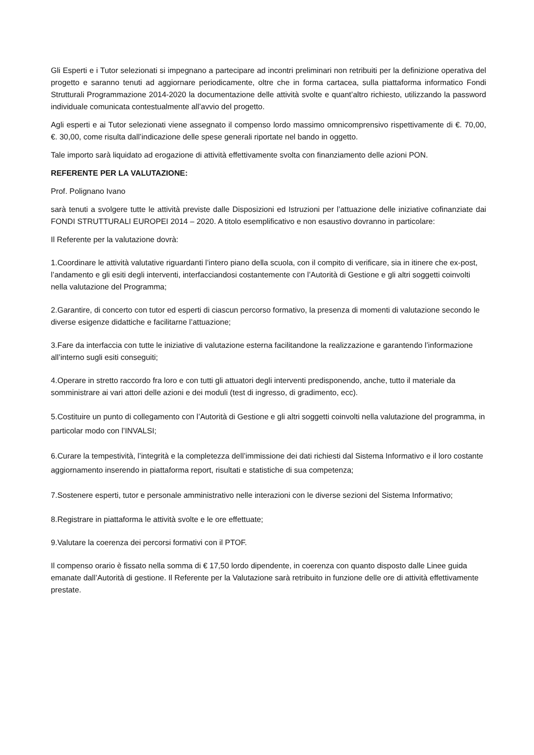Gli Esperti e i Tutor selezionati si impegnano a partecipare ad incontri preliminari non retribuiti per la definizione operativa del progetto e saranno tenuti ad aggiornare periodicamente, oltre che in forma cartacea, sulla piattaforma informatico Fondi Strutturali Programmazione 2014-2020 la documentazione delle attività svolte e quant’altro richiesto, utilizzando la password individuale comunicata contestualmente all’avvio del progetto.
Agli esperti e ai Tutor selezionati viene assegnato il compenso lordo massimo omnicomprensivo rispettivamente di €. 70,00, €. 30,00, come risulta dall’indicazione delle spese generali riportate nel bando in oggetto.
Tale importo sarà liquidato ad erogazione di attività effettivamente svolta con finanziamento delle azioni PON.
REFERENTE PER LA VALUTAZIONE:
Prof. Polignano Ivano
sarà tenuti a svolgere tutte le attività previste dalle Disposizioni ed Istruzioni per l’attuazione delle iniziative cofinanziate dai FONDI STRUTTURALI EUROPEI 2014 – 2020. A titolo esemplificativo e non esaustivo dovranno in particolare:
Il Referente per la valutazione dovrà:
1.Coordinare le attività valutative riguardanti l’intero piano della scuola, con il compito di verificare, sia in itinere che ex-post, l’andamento e gli esiti degli interventi, interfacciandosi costantemente con l’Autorità di Gestione e gli altri soggetti coinvolti nella valutazione del Programma;
2.Garantire, di concerto con tutor ed esperti di ciascun percorso formativo, la presenza di momenti di valutazione secondo le diverse esigenze didattiche e facilitarne l’attuazione;
3.Fare da interfaccia con tutte le iniziative di valutazione esterna facilitandone la realizzazione e garantendo l’informazione all’interno sugli esiti conseguiti;
4.Operare in stretto raccordo fra loro e con tutti gli attuatori degli interventi predisponendo, anche, tutto il materiale da somministrare ai vari attori delle azioni e dei moduli (test di ingresso, di gradimento, ecc).
5.Costituire un punto di collegamento con l’Autorità di Gestione e gli altri soggetti coinvolti nella valutazione del programma, in particolar modo con l’INVALSI;
6.Curare la tempestività, l’integrità e la completezza dell’immissione dei dati richiesti dal Sistema Informativo e il loro costante aggiornamento inserendo in piattaforma report, risultati e statistiche di sua competenza;
7.Sostenere esperti, tutor e personale amministrativo nelle interazioni con le diverse sezioni del Sistema Informativo;
8.Registrare in piattaforma le attività svolte e le ore effettuate;
9.Valutare la coerenza dei percorsi formativi con il PTOF.
Il compenso orario è fissato nella somma di € 17,50 lordo dipendente, in coerenza con quanto disposto dalle Linee guida emanate dall’Autorità di gestione. Il Referente per la Valutazione sarà retribuito in funzione delle ore di attività effettivamente prestate.